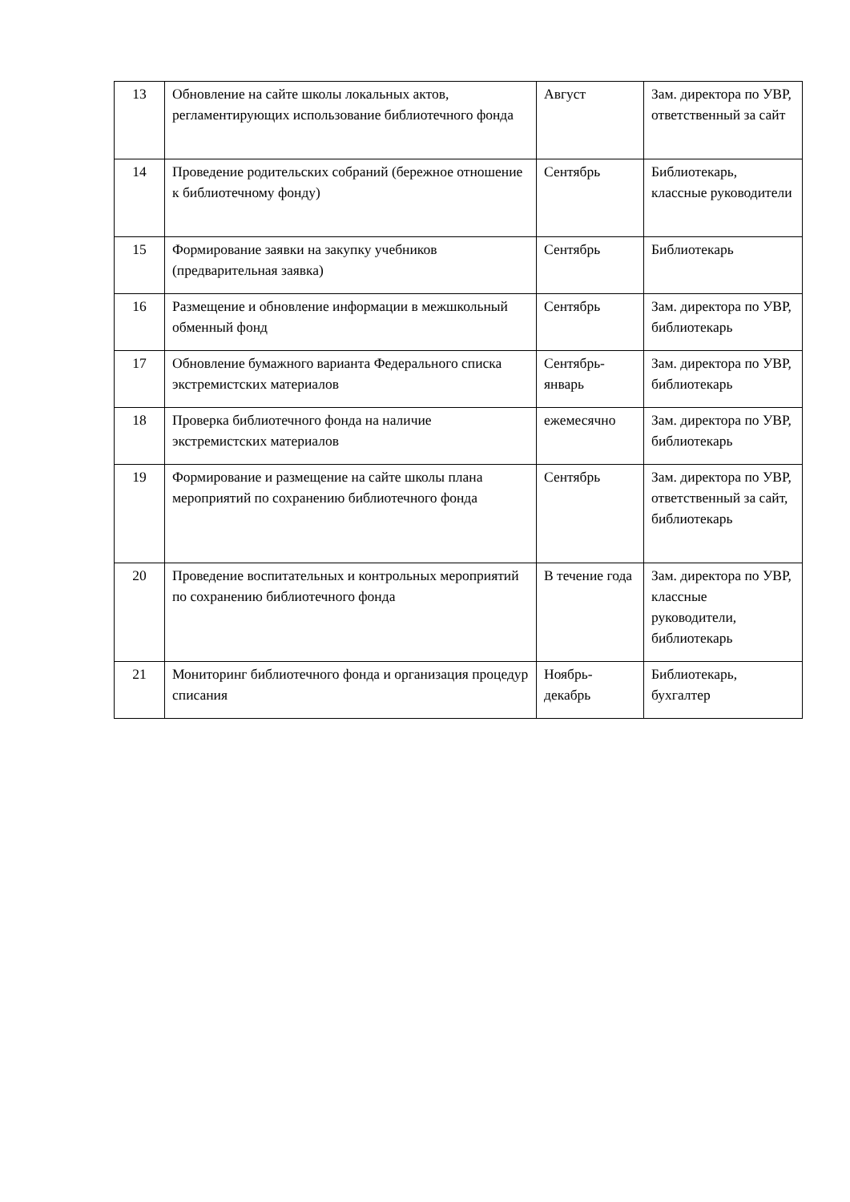| 13 | Обновление на сайте школы локальных актов, регламентирующих использование библиотечного фонда | Август | Зам. директора по УВР, ответственный за сайт |
| 14 | Проведение родительских собраний (бережное отношение к библиотечному фонду) | Сентябрь | Библиотекарь, классные руководители |
| 15 | Формирование заявки на закупку учебников (предварительная заявка) | Сентябрь | Библиотекарь |
| 16 | Размещение и обновление информации в межшкольный обменный фонд | Сентябрь | Зам. директора по УВР, библиотекарь |
| 17 | Обновление бумажного варианта Федерального списка экстремистских материалов | Сентябрь-январь | Зам. директора по УВР, библиотекарь |
| 18 | Проверка библиотечного фонда на наличие экстремистских материалов | ежемесячно | Зам. директора по УВР, библиотекарь |
| 19 | Формирование и размещение на сайте школы плана мероприятий по сохранению библиотечного фонда | Сентябрь | Зам. директора по УВР, ответственный за сайт, библиотекарь |
| 20 | Проведение воспитательных и контрольных мероприятий по сохранению библиотечного фонда | В течение года | Зам. директора по УВР, классные руководители, библиотекарь |
| 21 | Мониторинг библиотечного фонда и организация процедур списания | Ноябрь-декабрь | Библиотекарь, бухгалтер |